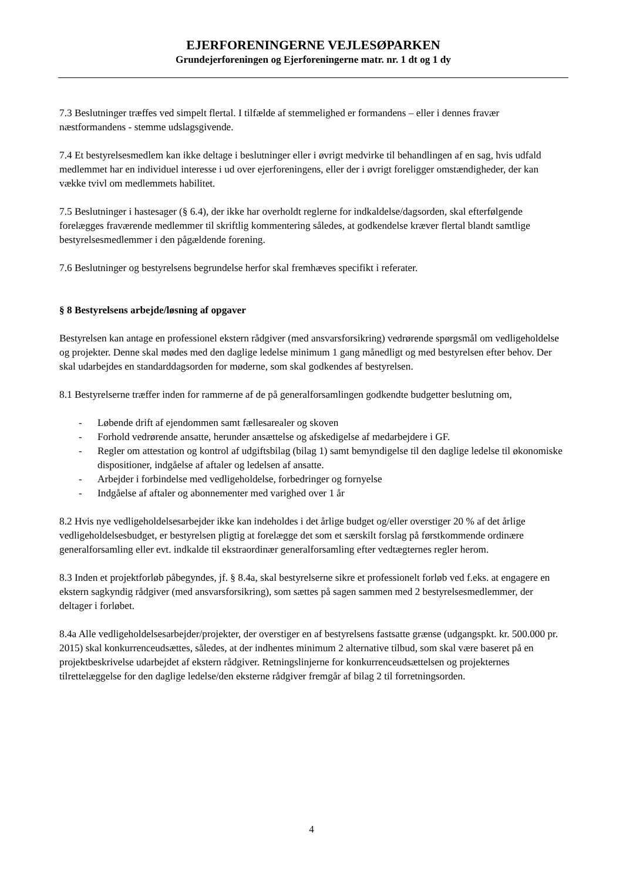EJERFORENINGERNE VEJLESØPARKEN
Grundejerforeningen og Ejerforeningerne matr. nr. 1 dt og 1 dy
7.3 Beslutninger træffes ved simpelt flertal. I tilfælde af stemmelighed er formandens – eller i dennes fravær næstformandens - stemme udslagsgivende.
7.4 Et bestyrelsesmedlem kan ikke deltage i beslutninger eller i øvrigt medvirke til behandlingen af en sag, hvis udfald medlemmet har en individuel interesse i ud over ejerforeningens, eller der i øvrigt foreligger omstændigheder, der kan vække tvivl om medlemmets habilitet.
7.5 Beslutninger i hastesager (§ 6.4), der ikke har overholdt reglerne for indkaldelse/dagsorden, skal efterfølgende forelægges fraværende medlemmer til skriftlig kommentering således, at godkendelse kræver flertal blandt samtlige bestyrelsesmedlemmer i den pågældende forening.
7.6 Beslutninger og bestyrelsens begrundelse herfor skal fremhæves specifikt i referater.
§ 8 Bestyrelsens arbejde/løsning af opgaver
Bestyrelsen kan antage en professionel ekstern rådgiver (med ansvarsforsikring) vedrørende spørgsmål om vedligeholdelse og projekter. Denne skal mødes med den daglige ledelse minimum 1 gang månedligt og med bestyrelsen efter behov. Der skal udarbejdes en standarddagsorden for møderne, som skal godkendes af bestyrelsen.
8.1 Bestyrelserne træffer inden for rammerne af de på generalforsamlingen godkendte budgetter beslutning om,
- Løbende drift af ejendommen samt fællesarealer og skoven
- Forhold vedrørende ansatte, herunder ansættelse og afskedigelse af medarbejdere i GF.
- Regler om attestation og kontrol af udgiftsbilag (bilag 1) samt bemyndigelse til den daglige ledelse til økonomiske dispositioner, indgåelse af aftaler og ledelsen af ansatte.
- Arbejder i forbindelse med vedligeholdelse, forbedringer og fornyelse
- Indgåelse af aftaler og abonnementer med varighed over 1 år
8.2 Hvis nye vedligeholdelsesarbejder ikke kan indeholdes i det årlige budget og/eller overstiger 20 % af det årlige vedligeholdelsesbudget, er bestyrelsen pligtig at forelægge det som et særskilt forslag på førstkommende ordinære generalforsamling eller evt. indkalde til ekstraordinær generalforsamling efter vedtægternes regler herom.
8.3 Inden et projektforløb påbegyndes, jf. § 8.4a, skal bestyrelserne sikre et professionelt forløb ved f.eks. at engagere en ekstern sagkyndig rådgiver (med ansvarsforsikring), som sættes på sagen sammen med 2 bestyrelsesmedlemmer, der deltager i forløbet.
8.4a Alle vedligeholdelsesarbejder/projekter, der overstiger en af bestyrelsens fastsatte grænse (udgangspkt. kr. 500.000 pr. 2015) skal konkurrenceudsættes, således, at der indhentes minimum 2 alternative tilbud, som skal være baseret på en projektbeskrivelse udarbejdet af ekstern rådgiver. Retningslinjerne for konkurrenceudsættelsen og projekternes tilrettelæggelse for den daglige ledelse/den eksterne rådgiver fremgår af bilag 2 til forretningsorden.
4